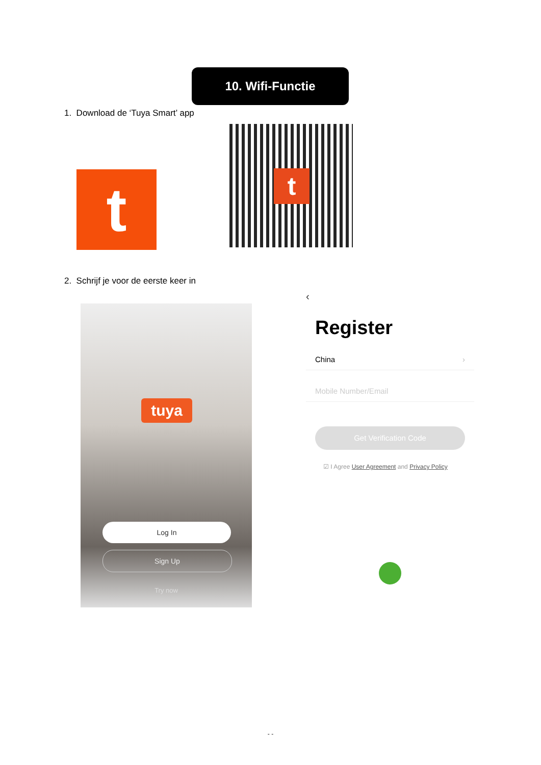10. Wifi-Functie
1. Download de ‘Tuya Smart’ app
t t
2. Schrijf je voor de eerste keer in
tuya
Log In
Sign Up
Try now
‹
Register
China ›
Mobile Number/Email
Get Verification Code
☑ I Agree User Agreement and Privacy Policy
- -